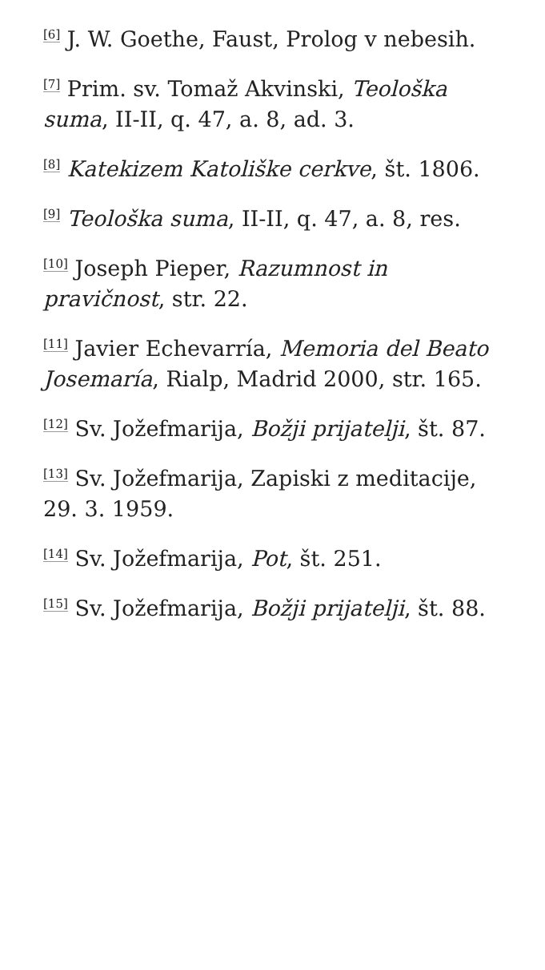<sup>[6]</sup> J. W. Goethe, Faust, Prolog v nebesih.
<sup>[7]</sup> Prim. sv. Tomaž Akvinski, Teološka suma, II-II, q. 47, a. 8, ad. 3.
<sup>[8]</sup> Katekizem Katoliške cerkve, št. 1806.
<sup>[9]</sup> Teološka suma, II-II, q. 47, a. 8, res.
<sup>[10]</sup> Joseph Pieper, Razumnost in pravičnost, str. 22.
<sup>[11]</sup> Javier Echevarría, Memoria del Beato Josemaría, Rialp, Madrid 2000, str. 165.
<sup>[12]</sup> Sv. Jožefmarija, Božji prijatelji, št. 87.
<sup>[13]</sup> Sv. Jožefmarija, Zapiski z meditacije, 29. 3. 1959.
<sup>[14]</sup> Sv. Jožefmarija, Pot, št. 251.
<sup>[15]</sup> Sv. Jožefmarija, Božji prijatelji, št. 88.